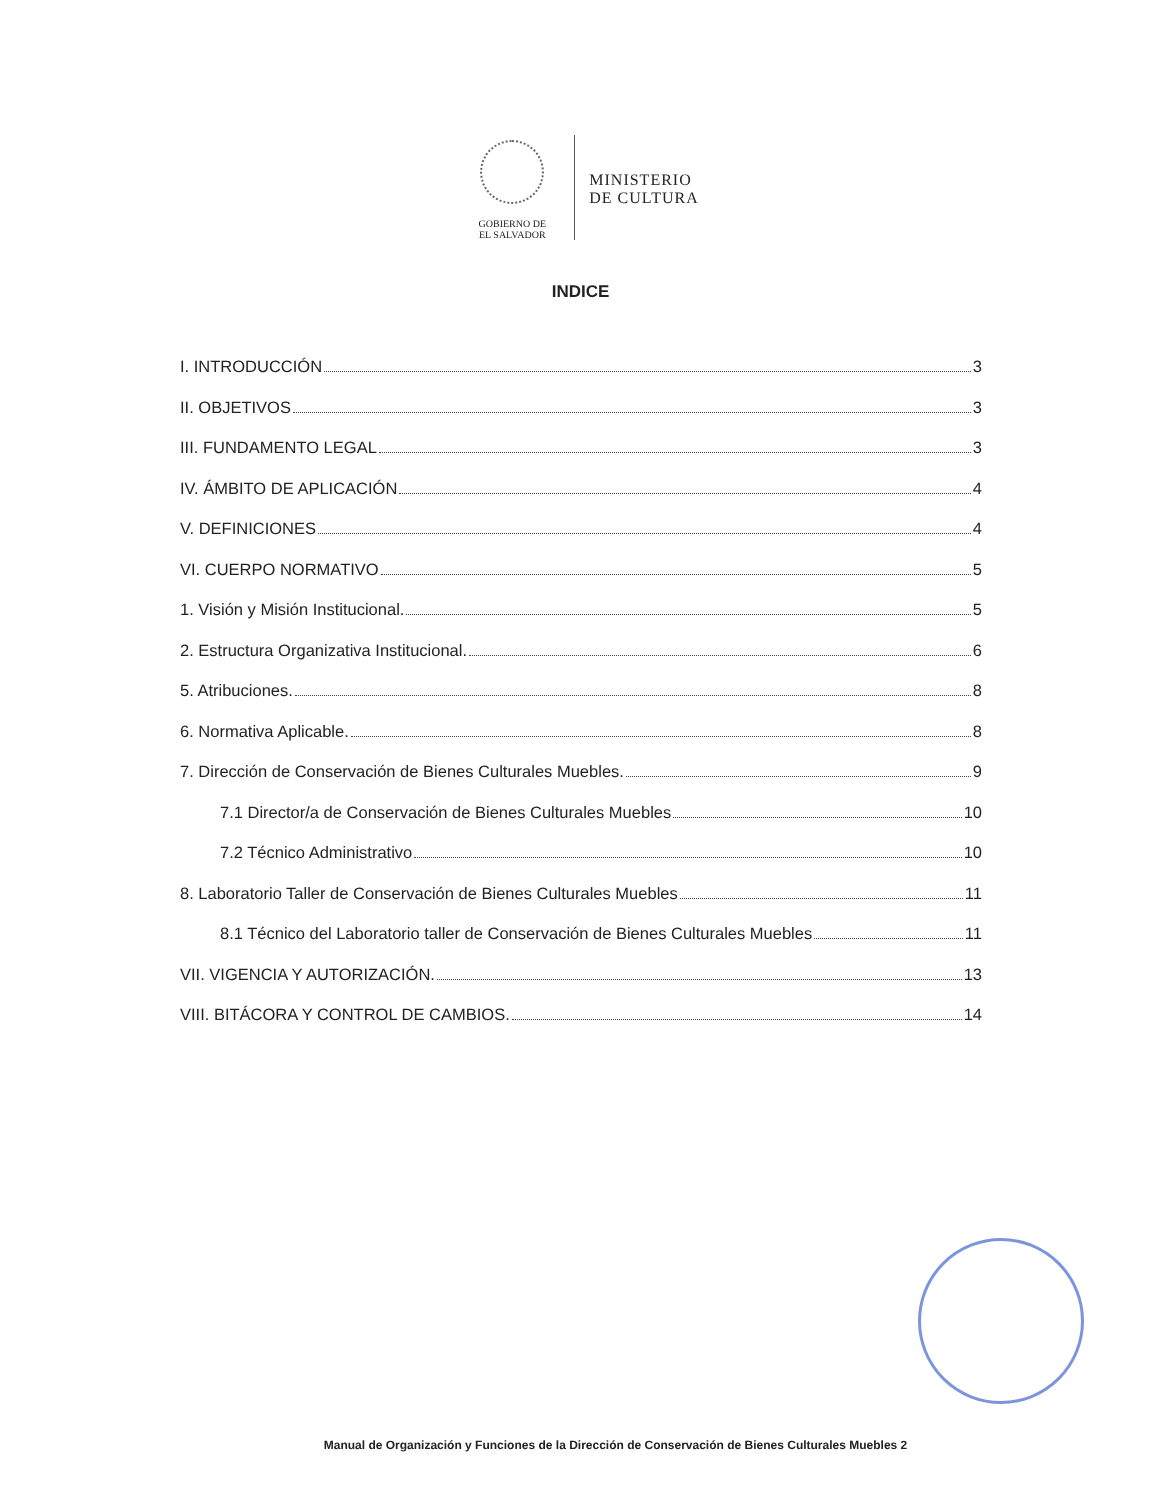GOBIERNO DE
EL SALVADOR
MINISTERIO
DE CULTURA
INDICE
I. INTRODUCCIÓN 3
II. OBJETIVOS 3
III. FUNDAMENTO LEGAL 3
IV. ÁMBITO DE APLICACIÓN 4
V. DEFINICIONES 4
VI. CUERPO NORMATIVO 5
1. Visión y Misión Institucional. 5
2. Estructura Organizativa Institucional. 6
5. Atribuciones. 8
6. Normativa Aplicable. 8
7. Dirección de Conservación de Bienes Culturales Muebles. 9
7.1 Director/a de Conservación de Bienes Culturales Muebles 10
7.2 Técnico Administrativo 10
8. Laboratorio Taller de Conservación de Bienes Culturales Muebles 11
8.1 Técnico del Laboratorio taller de Conservación de Bienes Culturales Muebles 11
VII. VIGENCIA Y AUTORIZACIÓN. 13
VIII. BITÁCORA Y CONTROL DE CAMBIOS. 14
Manual de Organización y Funciones de la Dirección de Conservación de Bienes Culturales Muebles 2